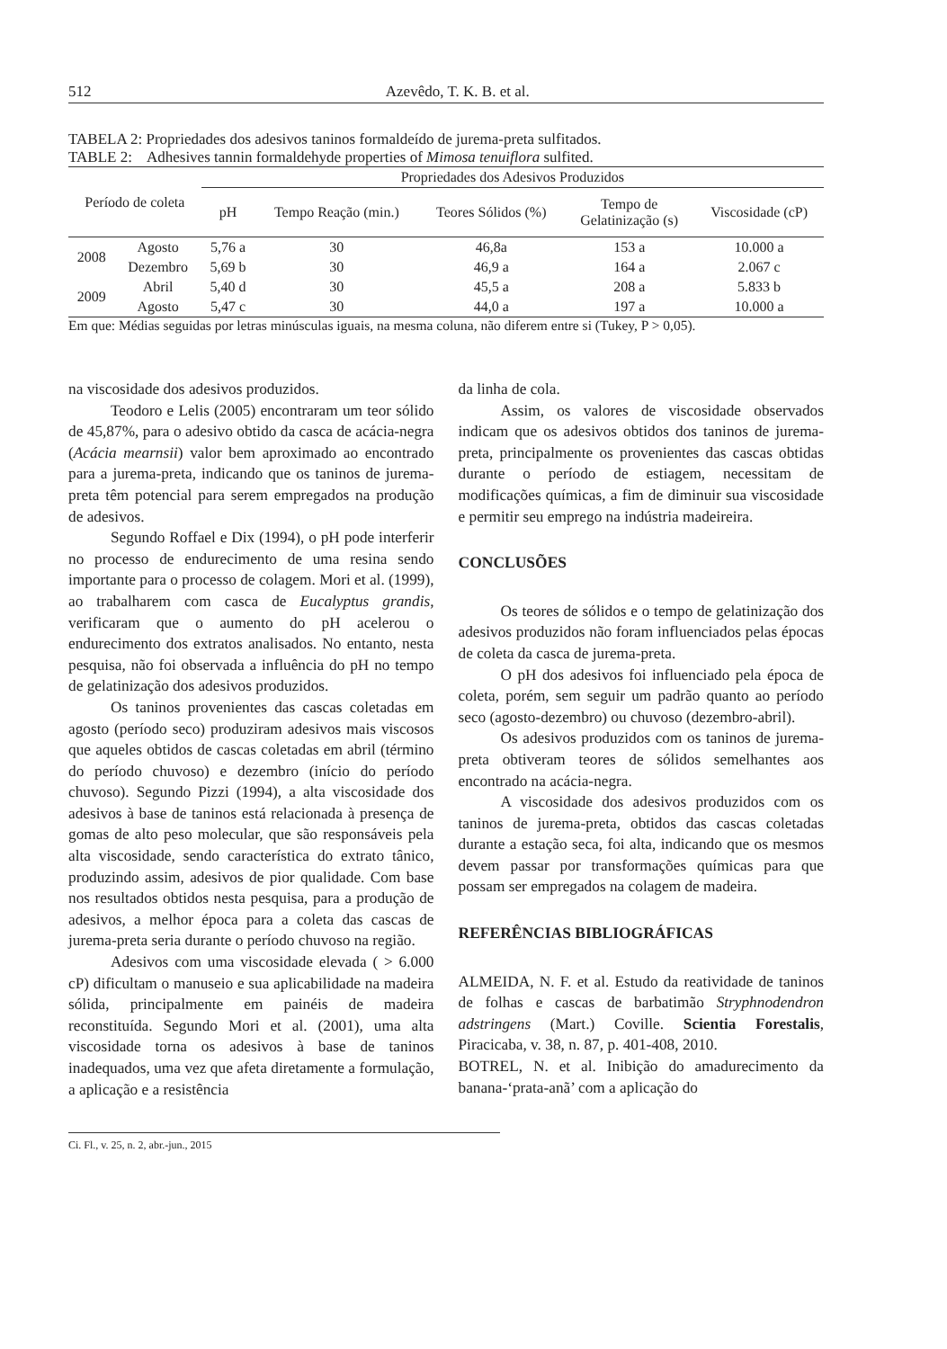512 Azevêdo, T. K. B. et al.
TABELA 2: Propriedades dos adesivos taninos formaldeído de jurema-preta sulfitados.
TABLE 2: Adhesives tannin formaldehyde properties of Mimosa tenuiflora sulfited.
| Período de coleta | | Propriedades dos Adesivos Produzidos | | | | |
| --- | --- | --- | --- | --- | --- | --- |
| | | pH | Tempo Reação (min.) | Teores Sólidos (%) | Tempo de Gelatinização (s) | Viscosidade (cP) |
| 2008 | Agosto | 5,76 a | 30 | 46,8a | 153 a | 10.000 a |
| | Dezembro | 5,69 b | 30 | 46,9 a | 164 a | 2.067 c |
| 2009 | Abril | 5,40 d | 30 | 45,5 a | 208 a | 5.833 b |
| | Agosto | 5,47 c | 30 | 44,0 a | 197 a | 10.000 a |
Em que: Médias seguidas por letras minúsculas iguais, na mesma coluna, não diferem entre si (Tukey, P > 0,05).
na viscosidade dos adesivos produzidos.
Teodoro e Lelis (2005) encontraram um teor sólido de 45,87%, para o adesivo obtido da casca de acácia-negra (Acácia mearnsii) valor bem aproximado ao encontrado para a jurema-preta, indicando que os taninos de jurema-preta têm potencial para serem empregados na produção de adesivos.
Segundo Roffael e Dix (1994), o pH pode interferir no processo de endurecimento de uma resina sendo importante para o processo de colagem. Mori et al. (1999), ao trabalharem com casca de Eucalyptus grandis, verificaram que o aumento do pH acelerou o endurecimento dos extratos analisados. No entanto, nesta pesquisa, não foi observada a influência do pH no tempo de gelatinização dos adesivos produzidos.
Os taninos provenientes das cascas coletadas em agosto (período seco) produziram adesivos mais viscosos que aqueles obtidos de cascas coletadas em abril (término do período chuvoso) e dezembro (início do período chuvoso). Segundo Pizzi (1994), a alta viscosidade dos adesivos à base de taninos está relacionada à presença de gomas de alto peso molecular, que são responsáveis pela alta viscosidade, sendo característica do extrato tânico, produzindo assim, adesivos de pior qualidade. Com base nos resultados obtidos nesta pesquisa, para a produção de adesivos, a melhor época para a coleta das cascas de jurema-preta seria durante o período chuvoso na região.
Adesivos com uma viscosidade elevada ( > 6.000 cP) dificultam o manuseio e sua aplicabilidade na madeira sólida, principalmente em painéis de madeira reconstituída. Segundo Mori et al. (2001), uma alta viscosidade torna os adesivos à base de taninos inadequados, uma vez que afeta diretamente a formulação, a aplicação e a resistência
da linha de cola.
Assim, os valores de viscosidade observados indicam que os adesivos obtidos dos taninos de jurema-preta, principalmente os provenientes das cascas obtidas durante o período de estiagem, necessitam de modificações químicas, a fim de diminuir sua viscosidade e permitir seu emprego na indústria madeireira.
CONCLUSÕES
Os teores de sólidos e o tempo de gelatinização dos adesivos produzidos não foram influenciados pelas épocas de coleta da casca de jurema-preta.
O pH dos adesivos foi influenciado pela época de coleta, porém, sem seguir um padrão quanto ao período seco (agosto-dezembro) ou chuvoso (dezembro-abril).
Os adesivos produzidos com os taninos de jurema-preta obtiveram teores de sólidos semelhantes aos encontrado na acácia-negra.
A viscosidade dos adesivos produzidos com os taninos de jurema-preta, obtidos das cascas coletadas durante a estação seca, foi alta, indicando que os mesmos devem passar por transformações químicas para que possam ser empregados na colagem de madeira.
REFERÊNCIAS BIBLIOGRÁFICAS
ALMEIDA, N. F. et al. Estudo da reatividade de taninos de folhas e cascas de barbatimão Stryphnodendron adstringens (Mart.) Coville. Scientia Forestalis, Piracicaba, v. 38, n. 87, p. 401-408, 2010.
BOTREL, N. et al. Inibição do amadurecimento da banana-‘prata-anã’ com a aplicação do
Ci. Fl., v. 25, n. 2, abr.-jun., 2015